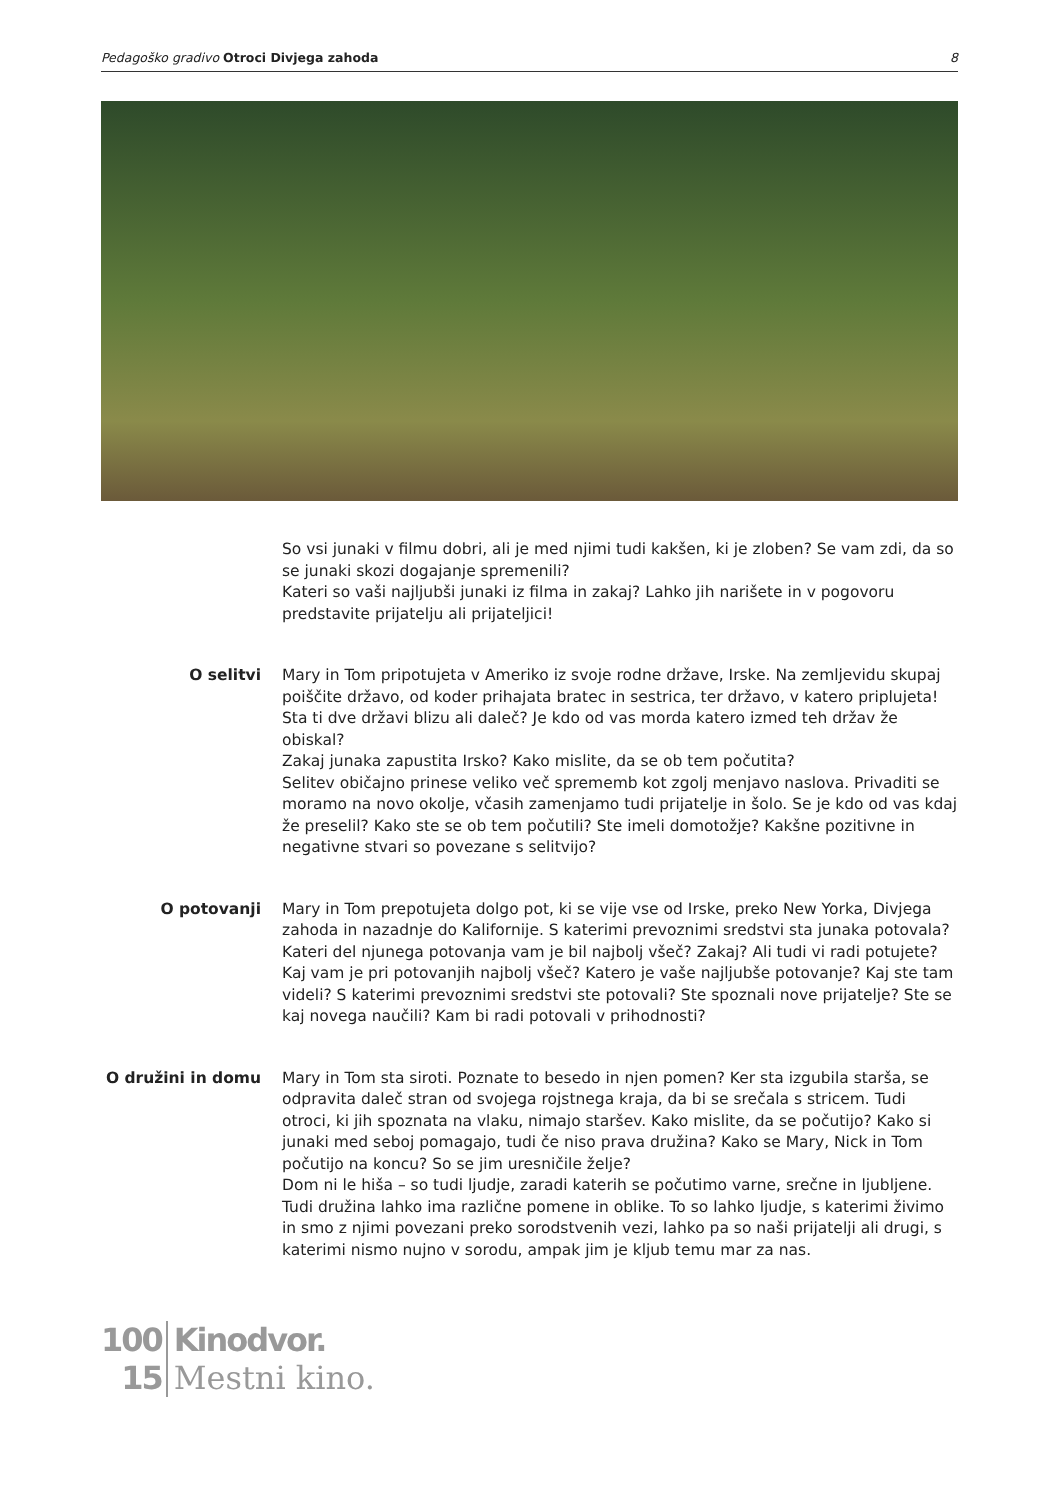Pedagoško gradivo Otroci Divjega zahoda 8
So vsi junaki v filmu dobri, ali je med njimi tudi kakšen, ki je zloben? Se vam zdi, da so se junaki skozi dogajanje spremenili?
Kateri so vaši najljubši junaki iz filma in zakaj? Lahko jih narišete in v pogovoru predstavite prijatelju ali prijateljici!
O selitvi Mary in Tom pripotujeta v Ameriko iz svoje rodne države, Irske. Na zemljevidu skupaj poiščite državo, od koder prihajata bratec in sestrica, ter državo, v katero priplujeta! Sta ti dve državi blizu ali daleč? Je kdo od vas morda katero izmed teh držav že obiskal?
Zakaj junaka zapustita Irsko? Kako mislite, da se ob tem počutita?
Selitev običajno prinese veliko več sprememb kot zgolj menjavo naslova. Privaditi se moramo na novo okolje, včasih zamenjamo tudi prijatelje in šolo. Se je kdo od vas kdaj že preselil? Kako ste se ob tem počutili? Ste imeli domotožje? Kakšne pozitivne in negativne stvari so povezane s selitvijo?
O potovanji Mary in Tom prepotujeta dolgo pot, ki se vije vse od Irske, preko New Yorka, Divjega zahoda in nazadnje do Kalifornije. S katerimi prevoznimi sredstvi sta junaka potovala? Kateri del njunega potovanja vam je bil najbolj všeč? Zakaj? Ali tudi vi radi potujete? Kaj vam je pri potovanjih najbolj všeč? Katero je vaše najljubše potovanje? Kaj ste tam videli? S katerimi prevoznimi sredstvi ste potovali? Ste spoznali nove prijatelje? Ste se kaj novega naučili? Kam bi radi potovali v prihodnosti?
O družini in domu Mary in Tom sta siroti. Poznate to besedo in njen pomen? Ker sta izgubila starša, se odpravita daleč stran od svojega rojstnega kraja, da bi se srečala s stricem. Tudi otroci, ki jih spoznata na vlaku, nimajo staršev. Kako mislite, da se počutijo? Kako si junaki med seboj pomagajo, tudi če niso prava družina? Kako se Mary, Nick in Tom počutijo na koncu? So se jim uresničile želje?
Dom ni le hiša – so tudi ljudje, zaradi katerih se počutimo varne, srečne in ljubljene. Tudi družina lahko ima različne pomene in oblike. To so lahko ljudje, s katerimi živimo in smo z njimi povezani preko sorodstvenih vezi, lahko pa so naši prijatelji ali drugi, s katerimi nismo nujno v sorodu, ampak jim je kljub temu mar za nas.
100
15
Kinodvor.
Mestni kino.